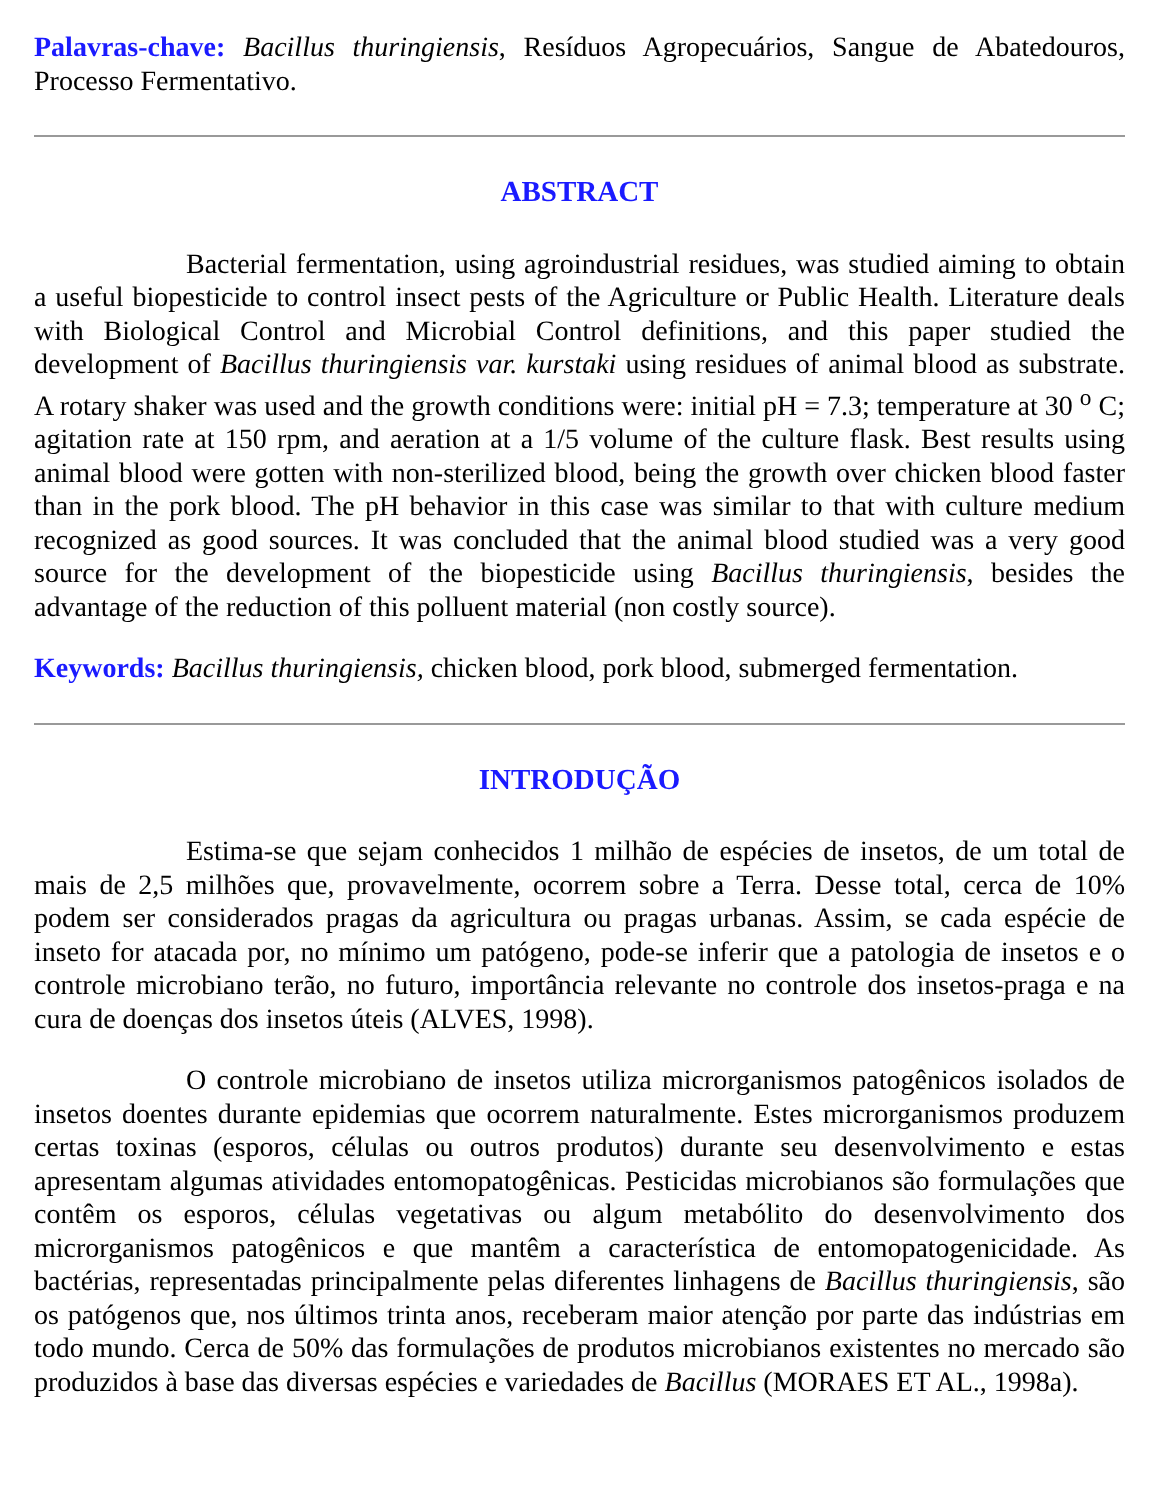Palavras-chave: Bacillus thuringiensis, Resíduos Agropecuários, Sangue de Abatedouros, Processo Fermentativo.
ABSTRACT
Bacterial fermentation, using agroindustrial residues, was studied aiming to obtain a useful biopesticide to control insect pests of the Agriculture or Public Health. Literature deals with Biological Control and Microbial Control definitions, and this paper studied the development of Bacillus thuringiensis var. kurstaki using residues of animal blood as substrate. A rotary shaker was used and the growth conditions were: initial pH = 7.3; temperature at 30 <sup>o</sup> C; agitation rate at 150 rpm, and aeration at a 1/5 volume of the culture flask. Best results using animal blood were gotten with non-sterilized blood, being the growth over chicken blood faster than in the pork blood. The pH behavior in this case was similar to that with culture medium recognized as good sources. It was concluded that the animal blood studied was a very good source for the development of the biopesticide using Bacillus thuringiensis, besides the advantage of the reduction of this polluent material (non costly source).
Keywords: Bacillus thuringiensis, chicken blood, pork blood, submerged fermentation.
INTRODUÇÃO
Estima-se que sejam conhecidos 1 milhão de espécies de insetos, de um total de mais de 2,5 milhões que, provavelmente, ocorrem sobre a Terra. Desse total, cerca de 10% podem ser considerados pragas da agricultura ou pragas urbanas. Assim, se cada espécie de inseto for atacada por, no mínimo um patógeno, pode-se inferir que a patologia de insetos e o controle microbiano terão, no futuro, importância relevante no controle dos insetos-praga e na cura de doenças dos insetos úteis (ALVES, 1998).
O controle microbiano de insetos utiliza microrganismos patogênicos isolados de insetos doentes durante epidemias que ocorrem naturalmente. Estes microrganismos produzem certas toxinas (esporos, células ou outros produtos) durante seu desenvolvimento e estas apresentam algumas atividades entomopatogênicas. Pesticidas microbianos são formulações que contêm os esporos, células vegetativas ou algum metabólito do desenvolvimento dos microrganismos patogênicos e que mantêm a característica de entomopatogenicidade. As bactérias, representadas principalmente pelas diferentes linhagens de Bacillus thuringiensis, são os patógenos que, nos últimos trinta anos, receberam maior atenção por parte das indústrias em todo mundo. Cerca de 50% das formulações de produtos microbianos existentes no mercado são produzidos à base das diversas espécies e variedades de Bacillus (MORAES ET AL., 1998a).